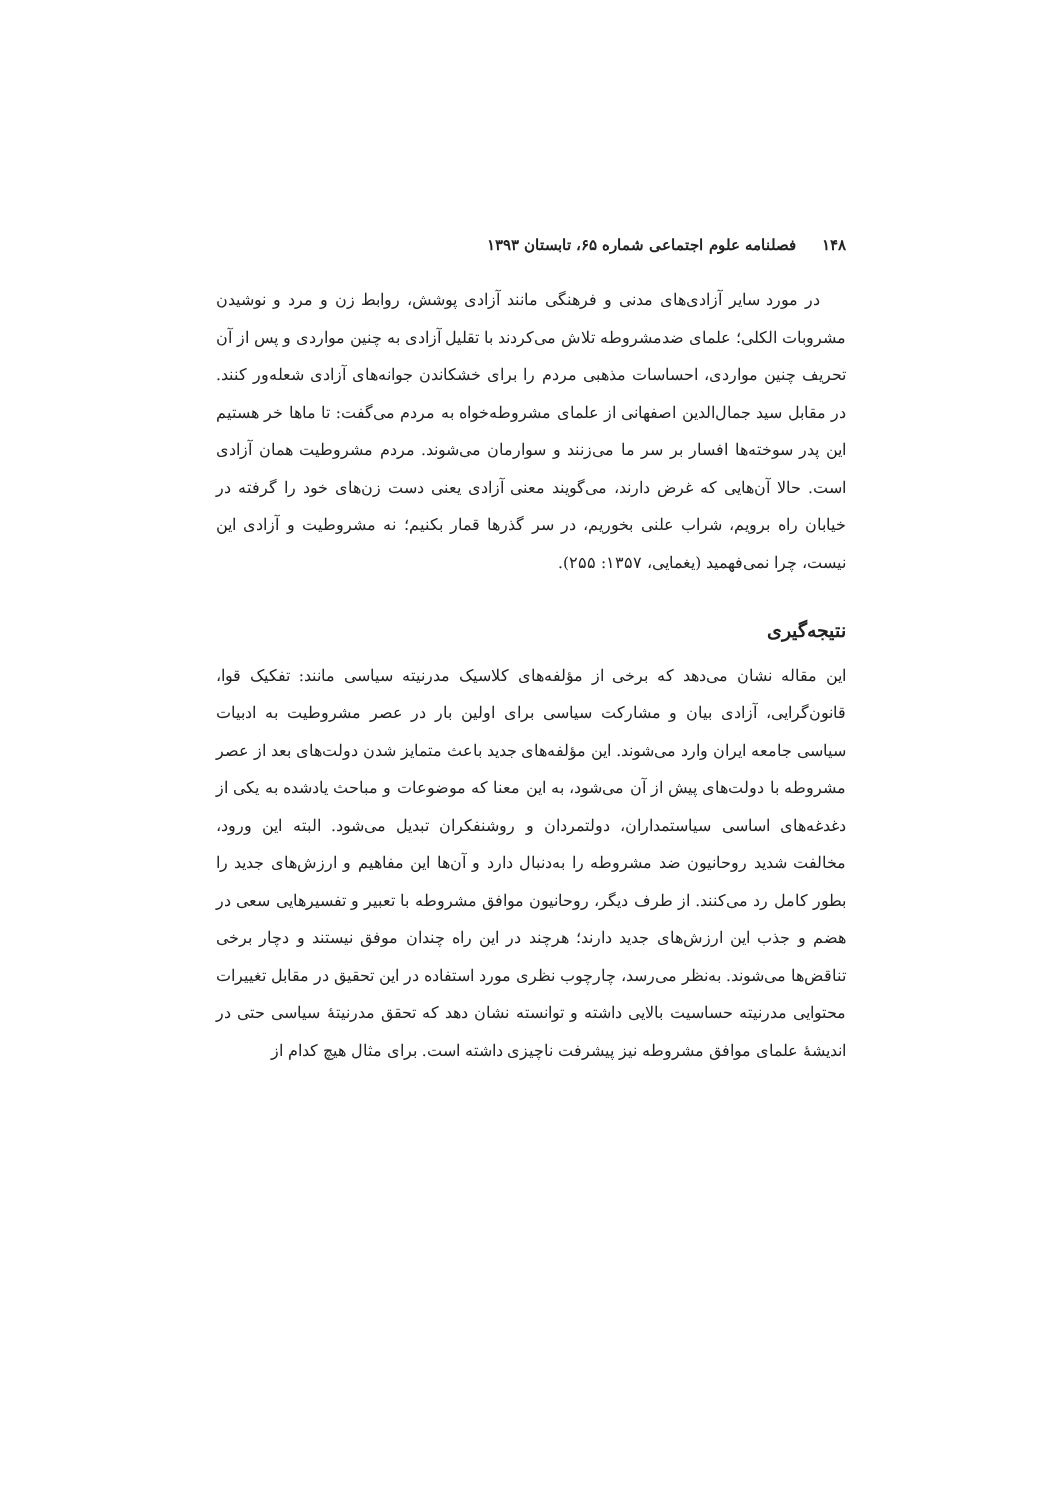۱۴۸ فصلنامه علوم اجتماعی شماره ۶۵، تابستان ۱۳۹۳
در مورد سایر آزادی‌های مدنی و فرهنگی مانند آزادی پوشش، روابط زن و مرد و نوشیدن مشروبات الکلی؛ علمای ضدمشروطه تلاش می‌کردند با تقلیل آزادی به چنین مواردی و پس از آن تحریف چنین مواردی، احساسات مذهبی مردم را برای خشکاندن جوانه‌های آزادی شعله‌ور کنند. در مقابل سید جمال‌الدین اصفهانی از علمای مشروطه‌خواه به مردم می‌گفت: تا ماها خر هستیم این پدر سوخته‌ها افسار بر سر ما می‌زنند و سوارمان می‌شوند. مردم مشروطیت همان آزادی است. حالا آن‌هایی که غرض دارند، می‌گویند معنی آزادی یعنی دست زن‌های خود را گرفته در خیابان راه برویم، شراب علنی بخوریم، در سر گذرها قمار بکنیم؛ نه مشروطیت و آزادی این نیست، چرا نمی‌فهمید (یغمایی، ۱۳۵۷: ۲۵۵).
نتیجه‌گیری
این مقاله نشان می‌دهد که برخی از مؤلفه‌های کلاسیک مدرنیته سیاسی مانند: تفکیک قوا، قانون‌گرایی، آزادی بیان و مشارکت سیاسی برای اولین بار در عصر مشروطیت به ادبیات سیاسی جامعه ایران وارد می‌شوند. این مؤلفه‌های جدید باعث متمایز شدن دولت‌های بعد از عصر مشروطه با دولت‌های پیش از آن می‌شود، به این معنا که موضوعات و مباحث یادشده به یکی از دغدغه‌های اساسی سیاستمداران، دولتمردان و روشنفکران تبدیل می‌شود. البته این ورود، مخالفت شدید روحانیون ضد مشروطه را به‌دنبال دارد و آن‌ها این مفاهیم و ارزش‌های جدید را بطور کامل رد می‌کنند. از طرف دیگر، روحانیون موافق مشروطه با تعبیر و تفسیرهایی سعی در هضم و جذب این ارزش‌های جدید دارند؛ هرچند در این راه چندان موفق نیستند و دچار برخی تناقض‌ها می‌شوند. به‌نظر می‌رسد، چارچوب نظری مورد استفاده در این تحقیق در مقابل تغییرات محتوایی مدرنیته حساسیت بالایی داشته و توانسته نشان دهد که تحقق مدرنیتهٔ سیاسی حتی در اندیشهٔ علمای موافق مشروطه نیز پیشرفت ناچیزی داشته است. برای مثال هیچ کدام از